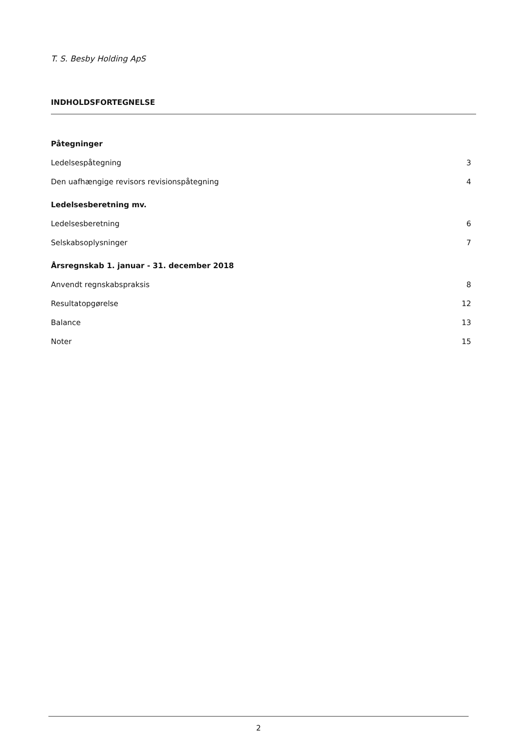T. S. Besby Holding ApS
INDHOLDSFORTEGNELSE
Påtegninger
Ledelsespåtegning 3
Den uafhængige revisors revisionspåtegning 4
Ledelsesberetning mv.
Ledelsesberetning 6
Selskabsoplysninger 7
Årsregnskab 1. januar - 31. december 2018
Anvendt regnskabspraksis 8
Resultatopgørelse 12
Balance 13
Noter 15
2